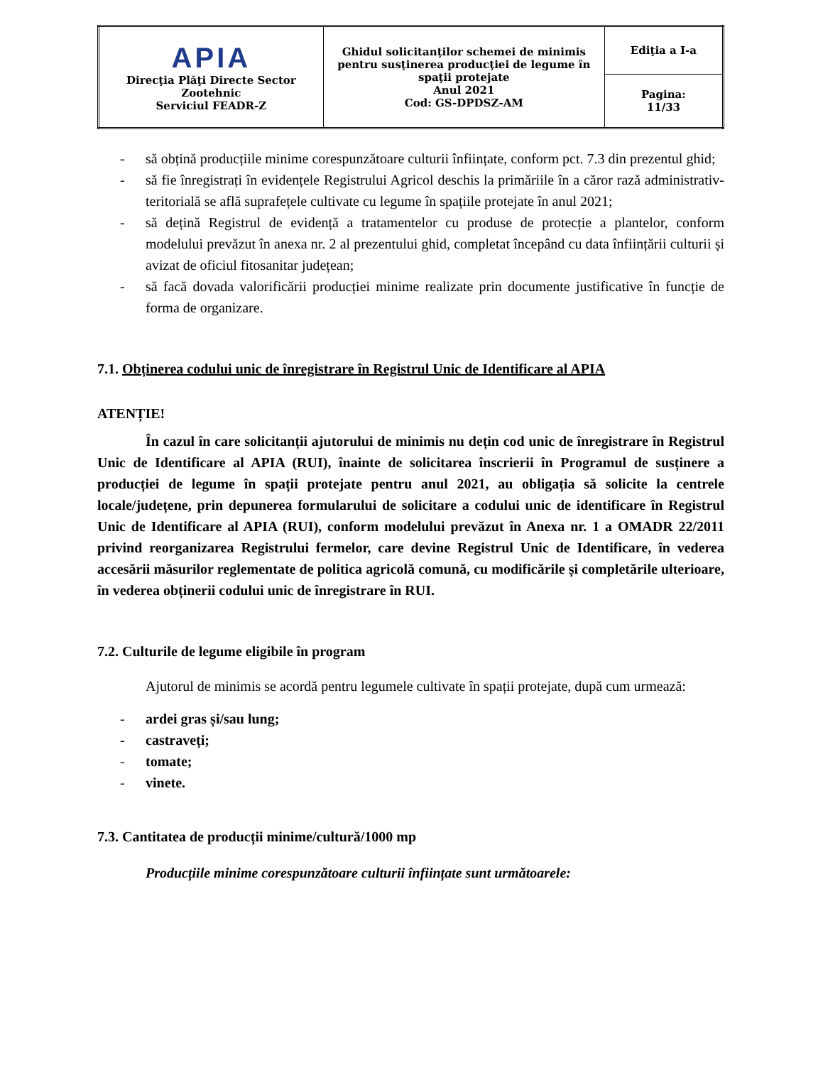| APIA Direcţia Plăţi Directe Sector Zootehnic Serviciul FEADR-Z | Ghidul solicitanţilor schemei de minimis pentru susţinerea producţiei de legume în spaţii protejate Anul 2021 Cod: GS-DPDSZ-AM | Ediţia a I-a |
| | | Pagina: 11/33 |
- să obțină producțiile minime corespunzătoare culturii înființate, conform pct. 7.3 din prezentul ghid;
- să fie înregistrați în evidențele Registrului Agricol deschis la primăriile în a căror rază administrativ-teritorială se află suprafețele cultivate cu legume în spațiile protejate în anul 2021;
- să dețină Registrul de evidență a tratamentelor cu produse de protecție a plantelor, conform modelului prevăzut în anexa nr. 2 al prezentului ghid, completat începând cu data înființării culturii și avizat de oficiul fitosanitar județean;
- să facă dovada valorificării producției minime realizate prin documente justificative în funcție de forma de organizare.
7.1. Obținerea codului unic de înregistrare în Registrul Unic de Identificare al APIA
ATENȚIE!
În cazul în care solicitanții ajutorului de minimis nu dețin cod unic de înregistrare în Registrul Unic de Identificare al APIA (RUI), înainte de solicitarea înscrierii în Programul de susținere a producției de legume în spații protejate pentru anul 2021, au obligația să solicite la centrele locale/județene, prin depunerea formularului de solicitare a codului unic de identificare în Registrul Unic de Identificare al APIA (RUI), conform modelului prevăzut în Anexa nr. 1 a OMADR 22/2011 privind reorganizarea Registrului fermelor, care devine Registrul Unic de Identificare, în vederea accesării măsurilor reglementate de politica agricolă comună, cu modificările și completările ulterioare, în vederea obținerii codului unic de înregistrare în RUI.
7.2. Culturile de legume eligibile în program
Ajutorul de minimis se acordă pentru legumele cultivate în spații protejate, după cum urmează:
- ardei gras și/sau lung;
- castraveți;
- tomate;
- vinete.
7.3. Cantitatea de producții minime/cultură/1000 mp
Producțiile minime corespunzătoare culturii înființate sunt următoarele: